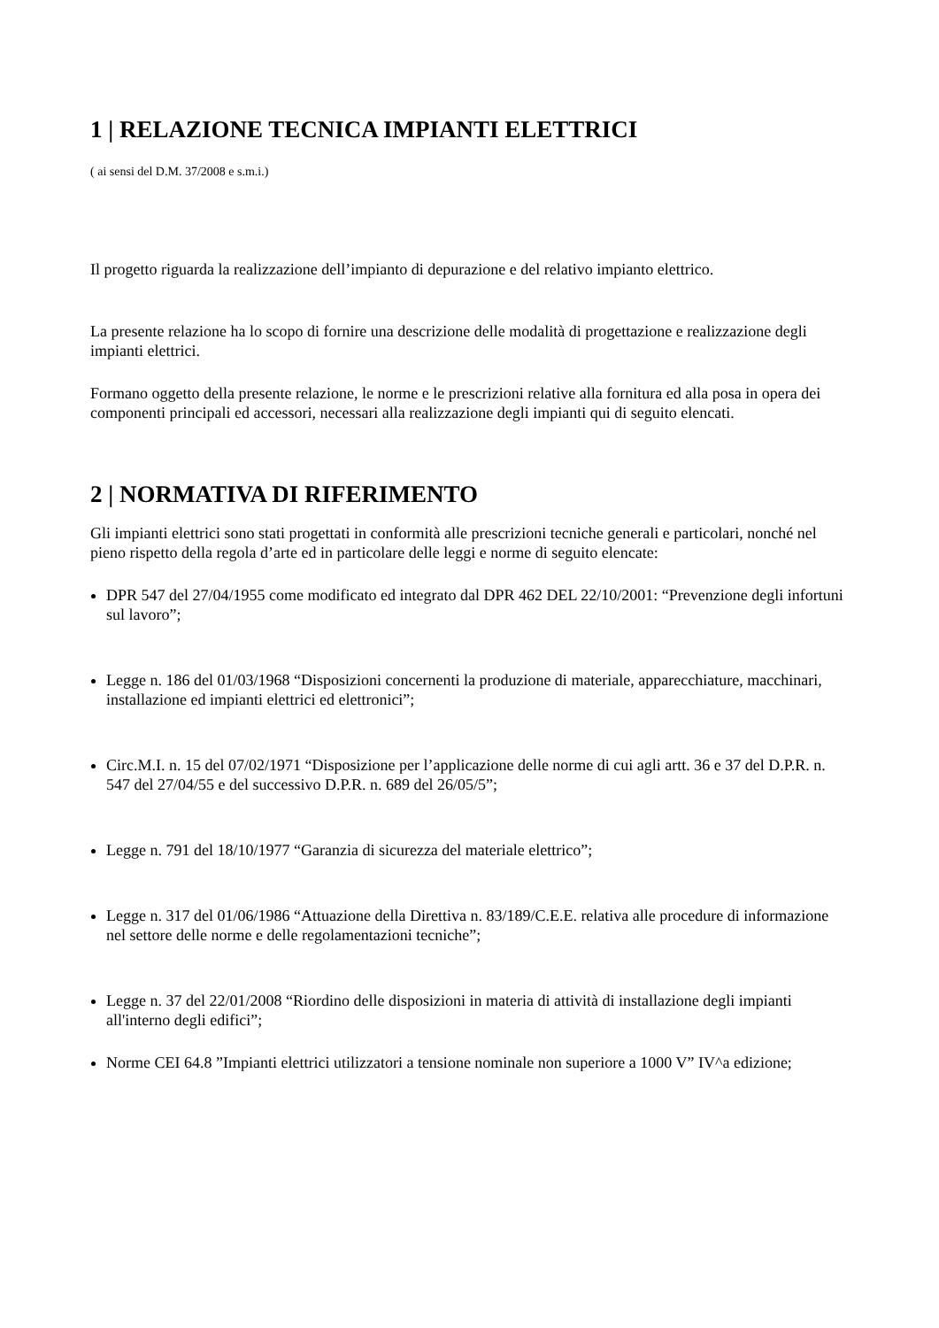1 | RELAZIONE TECNICA IMPIANTI ELETTRICI
( ai sensi del D.M. 37/2008 e s.m.i.)
Il progetto riguarda la realizzazione dell’impianto di depurazione e del relativo impianto elettrico.
La presente relazione ha lo scopo di fornire una descrizione delle modalità di progettazione e realizzazione degli impianti elettrici.
Formano oggetto della presente relazione, le norme e le prescrizioni relative alla fornitura ed alla posa in opera dei componenti principali ed accessori, necessari alla realizzazione degli impianti qui di seguito elencati.
2 | NORMATIVA DI RIFERIMENTO
Gli impianti elettrici sono stati progettati in conformità alle prescrizioni tecniche generali e particolari, nonché nel pieno rispetto della regola d’arte ed in particolare delle leggi e norme di seguito elencate:
DPR 547 del 27/04/1955 come modificato ed integrato dal DPR 462 DEL 22/10/2001: “Prevenzione degli infortuni sul lavoro”;
Legge n. 186 del 01/03/1968 “Disposizioni concernenti la produzione di materiale, apparecchiature, macchinari, installazione ed impianti elettrici ed elettronici”;
Circ.M.I. n. 15 del 07/02/1971 “Disposizione per l’applicazione delle norme di cui agli artt. 36 e 37 del D.P.R. n. 547 del 27/04/55 e del successivo D.P.R. n. 689 del 26/05/5”;
Legge n. 791 del 18/10/1977 “Garanzia di sicurezza del materiale elettrico”;
Legge n. 317 del 01/06/1986 “Attuazione della Direttiva n. 83/189/C.E.E. relativa alle procedure di informazione nel settore delle norme e delle regolamentazioni tecniche”;
Legge n. 37 del 22/01/2008 “Riordino delle disposizioni in materia di attività di installazione degli impianti all'interno degli edifici”;
Norme CEI 64.8 ”Impianti elettrici utilizzatori a tensione nominale non superiore a 1000 V” IV^a edizione;